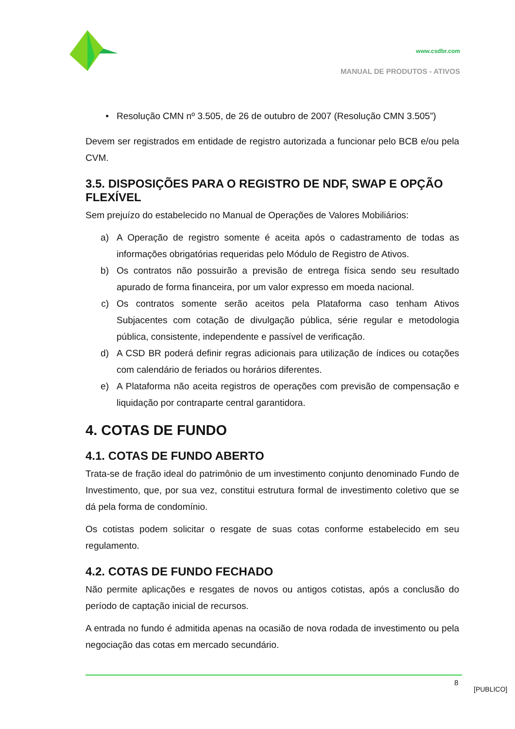www.csdbr.com
MANUAL DE PRODUTOS - ATIVOS
• Resolução CMN nº 3.505, de 26 de outubro de 2007 (Resolução CMN 3.505”)
Devem ser registrados em entidade de registro autorizada a funcionar pelo BCB e/ou pela CVM.
3.5. DISPOSIÇÕES PARA O REGISTRO DE NDF, SWAP E OPÇÃO FLEXÍVEL
Sem prejuízo do estabelecido no Manual de Operações de Valores Mobiliários:
a) A Operação de registro somente é aceita após o cadastramento de todas as informações obrigatórias requeridas pelo Módulo de Registro de Ativos.
b) Os contratos não possuirão a previsão de entrega física sendo seu resultado apurado de forma financeira, por um valor expresso em moeda nacional.
c) Os contratos somente serão aceitos pela Plataforma caso tenham Ativos Subjacentes com cotação de divulgação pública, série regular e metodologia pública, consistente, independente e passível de verificação.
d) A CSD BR poderá definir regras adicionais para utilização de índices ou cotações com calendário de feriados ou horários diferentes.
e) A Plataforma não aceita registros de operações com previsão de compensação e liquidação por contraparte central garantidora.
4. COTAS DE FUNDO
4.1. COTAS DE FUNDO ABERTO
Trata-se de fração ideal do patrimônio de um investimento conjunto denominado Fundo de Investimento, que, por sua vez, constitui estrutura formal de investimento coletivo que se dá pela forma de condomínio.
Os cotistas podem solicitar o resgate de suas cotas conforme estabelecido em seu regulamento.
4.2. COTAS DE FUNDO FECHADO
Não permite aplicações e resgates de novos ou antigos cotistas, após a conclusão do período de captação inicial de recursos.
A entrada no fundo é admitida apenas na ocasião de nova rodada de investimento ou pela negociação das cotas em mercado secundário.
8
[PUBLICO]